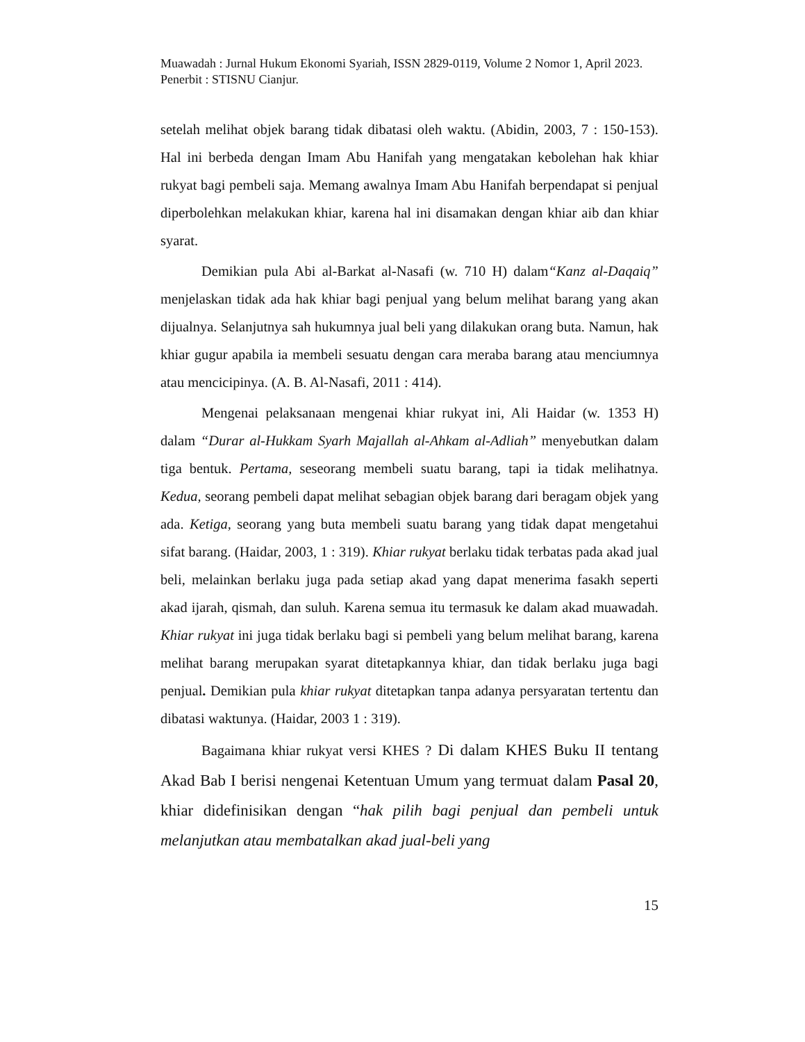Muawadah : Jurnal Hukum Ekonomi Syariah, ISSN 2829-0119, Volume 2 Nomor 1, April 2023. Penerbit : STISNU Cianjur.
setelah melihat objek barang tidak dibatasi oleh waktu. (Abidin, 2003, 7 : 150-153). Hal ini berbeda dengan Imam Abu Hanifah yang mengatakan kebolehan hak khiar rukyat bagi pembeli saja. Memang awalnya Imam Abu Hanifah berpendapat si penjual diperbolehkan melakukan khiar, karena hal ini disamakan dengan khiar aib dan khiar syarat.
Demikian pula Abi al-Barkat al-Nasafi (w. 710 H) dalam“Kanz al-Daqaiq” menjelaskan tidak ada hak khiar bagi penjual yang belum melihat barang yang akan dijualnya. Selanjutnya sah hukumnya jual beli yang dilakukan orang buta. Namun, hak khiar gugur apabila ia membeli sesuatu dengan cara meraba barang atau menciumnya atau mencicipinya. (A. B. Al-Nasafi, 2011 : 414).
Mengenai pelaksanaan mengenai khiar rukyat ini, Ali Haidar (w. 1353 H) dalam “Durar al-Hukkam Syarh Majallah al-Ahkam al-Adliah” menyebutkan dalam tiga bentuk. Pertama, seseorang membeli suatu barang, tapi ia tidak melihatnya. Kedua, seorang pembeli dapat melihat sebagian objek barang dari beragam objek yang ada. Ketiga, seorang yang buta membeli suatu barang yang tidak dapat mengetahui sifat barang. (Haidar, 2003, 1 : 319). Khiar rukyat berlaku tidak terbatas pada akad jual beli, melainkan berlaku juga pada setiap akad yang dapat menerima fasakh seperti akad ijarah, qismah, dan suluh. Karena semua itu termasuk ke dalam akad muawadah. Khiar rukyat ini juga tidak berlaku bagi si pembeli yang belum melihat barang, karena melihat barang merupakan syarat ditetapkannya khiar, dan tidak berlaku juga bagi penjual. Demikian pula khiar rukyat ditetapkan tanpa adanya persyaratan tertentu dan dibatasi waktunya. (Haidar, 2003 1 : 319).
Bagaimana khiar rukyat versi KHES ? Di dalam KHES Buku II tentang Akad Bab I berisi nengenai Ketentuan Umum yang termuat dalam Pasal 20, khiar didefinisikan dengan “hak pilih bagi penjual dan pembeli untuk melanjutkan atau membatalkan akad jual-beli yang
15